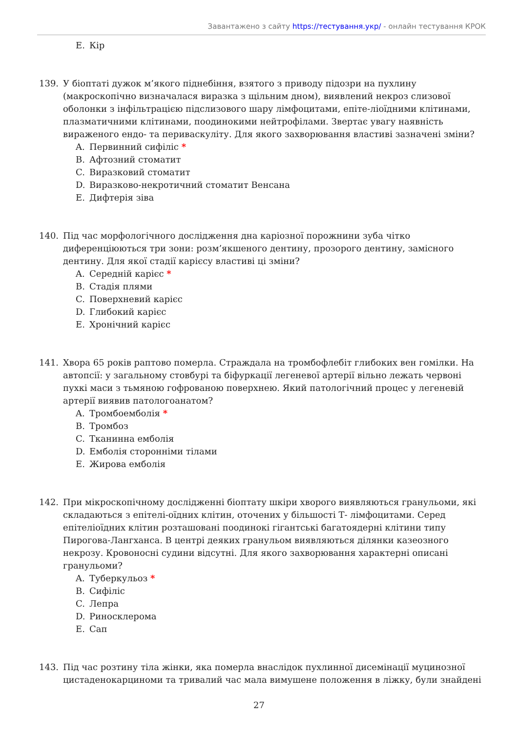Завантажено з сайту https://тестування.укр/ - онлайн тестування КРОК
E. Кір
139. У біоптаті дужок м’якого піднебіння, взятого з приводу підозри на пухлину (макроскопічно визначалася виразка з щільним дном), виявлений некроз слизової оболонки з інфільтрацією підслизового шару лімфоцитами, епіте-ліоїдними клітинами, плазматичними клітинами, поодинокими нейтрофілами. Звертає увагу наявність вираженого ендо- та периваскуліту. Для якого захворювання властиві зазначені зміни?
A. Первинний сифіліс *
B. Афтозний стоматит
C. Виразковий стоматит
D. Виразково-некротичний стоматит Венсана
E. Дифтерія зіва
140. Під час морфологічного дослідження дна каріозної порожнини зуба чітко диференціюються три зони: розм’якшеного дентину, прозорого дентину, замісного дентину. Для якої стадії карієсу властиві ці зміни?
A. Середній карієс *
B. Стадія плями
C. Поверхневий карієс
D. Глибокий карієс
E. Хронічний карієс
141. Хвора 65 років раптово померла. Страждала на тромбофлебіт глибоких вен гомілки. На автопсії: у загальному стовбурі та біфуркації легеневої артерії вільно лежать червоні пухкі маси з тьмяною гофрованою поверхнею. Який патологічний процес у легеневій артерії виявив патологоанатом?
A. Тромбоемболія *
B. Тромбоз
C. Тканинна емболія
D. Емболія сторонніми тілами
E. Жирова емболія
142. При мікроскопічному дослідженні біоптату шкіри хворого виявляються гранульоми, які складаються з епітелі-оїдних клітин, оточених у більшості Т- лімфоцитами. Серед епітеліоїдних клітин розташовані поодинокі гігантські багатоядерні клітини типу Пирогова-Лангханса. В центрі деяких гранульом виявляються ділянки казеозного некрозу. Кровоносні судини відсутні. Для якого захворювання характерні описані гранульоми?
A. Туберкульоз *
B. Сифіліс
C. Лепра
D. Риносклерома
E. Сап
143. Під час розтину тіла жінки, яка померла внаслідок пухлинної дисемінації муцинозної цистаденокарциноми та тривалий час мала вимушене положення в ліжку, були знайдені
27